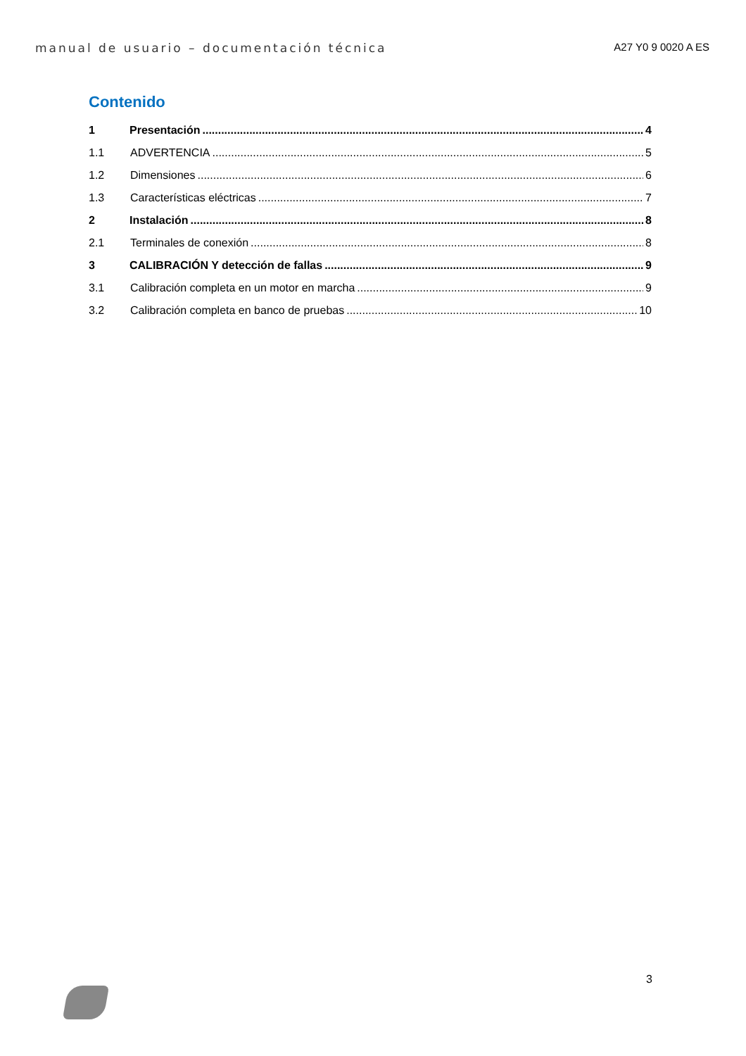manual de usuario – documentación técnica A27 Y0 9 0020 A ES
Contenido
1 Presentación 4
1.1 ADVERTENCIA 5
1.2 Dimensiones 6
1.3 Características eléctricas 7
2 Instalación 8
2.1 Terminales de conexión 8
3 CALIBRACIÓN Y detección de fallas 9
3.1 Calibración completa en un motor en marcha 9
3.2 Calibración completa en banco de pruebas 10
3